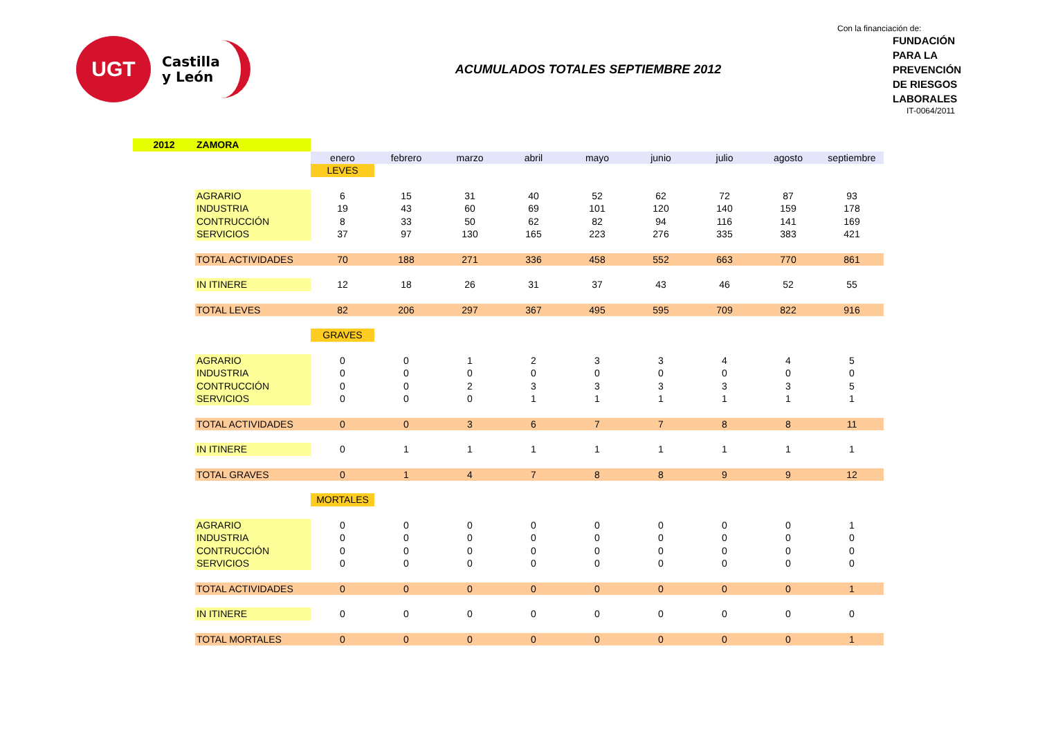UGT
Castilla
y León
ACUMULADOS TOTALES SEPTIEMBRE 2012
Con la financiación de:
FUNDACIÓN
PARA LA
PREVENCIÓN
DE RIESGOS
LABORALES
IT-0064/2011
| 2012 | ZAMORA | | | | | | | | | |
| | | enero | febrero | marzo | abril | mayo | junio | julio | agosto | septiembre |
| | | LEVES | | | | | | | | |
| | AGRARIO | 6 | 15 | 31 | 40 | 52 | 62 | 72 | 87 | 93 |
| | INDUSTRIA | 19 | 43 | 60 | 69 | 101 | 120 | 140 | 159 | 178 |
| | CONTRUCCIÓN | 8 | 33 | 50 | 62 | 82 | 94 | 116 | 141 | 169 |
| | SERVICIOS | 37 | 97 | 130 | 165 | 223 | 276 | 335 | 383 | 421 |
| | TOTAL ACTIVIDADES | 70 | 188 | 271 | 336 | 458 | 552 | 663 | 770 | 861 |
| | IN ITINERE | 12 | 18 | 26 | 31 | 37 | 43 | 46 | 52 | 55 |
| | TOTAL LEVES | 82 | 206 | 297 | 367 | 495 | 595 | 709 | 822 | 916 |
| | | GRAVES | | | | | | | | |
| | AGRARIO | 0 | 0 | 1 | 2 | 3 | 3 | 4 | 4 | 5 |
| | INDUSTRIA | 0 | 0 | 0 | 0 | 0 | 0 | 0 | 0 | 0 |
| | CONTRUCCIÓN | 0 | 0 | 2 | 3 | 3 | 3 | 3 | 3 | 5 |
| | SERVICIOS | 0 | 0 | 0 | 1 | 1 | 1 | 1 | 1 | 1 |
| | TOTAL ACTIVIDADES | 0 | 0 | 3 | 6 | 7 | 7 | 8 | 8 | 11 |
| | IN ITINERE | 0 | 1 | 1 | 1 | 1 | 1 | 1 | 1 | 1 |
| | TOTAL GRAVES | 0 | 1 | 4 | 7 | 8 | 8 | 9 | 9 | 12 |
| | | MORTALES | | | | | | | | |
| | AGRARIO | 0 | 0 | 0 | 0 | 0 | 0 | 0 | 0 | 1 |
| | INDUSTRIA | 0 | 0 | 0 | 0 | 0 | 0 | 0 | 0 | 0 |
| | CONTRUCCIÓN | 0 | 0 | 0 | 0 | 0 | 0 | 0 | 0 | 0 |
| | SERVICIOS | 0 | 0 | 0 | 0 | 0 | 0 | 0 | 0 | 0 |
| | TOTAL ACTIVIDADES | 0 | 0 | 0 | 0 | 0 | 0 | 0 | 0 | 1 |
| | IN ITINERE | 0 | 0 | 0 | 0 | 0 | 0 | 0 | 0 | 0 |
| | TOTAL MORTALES | 0 | 0 | 0 | 0 | 0 | 0 | 0 | 0 | 1 |